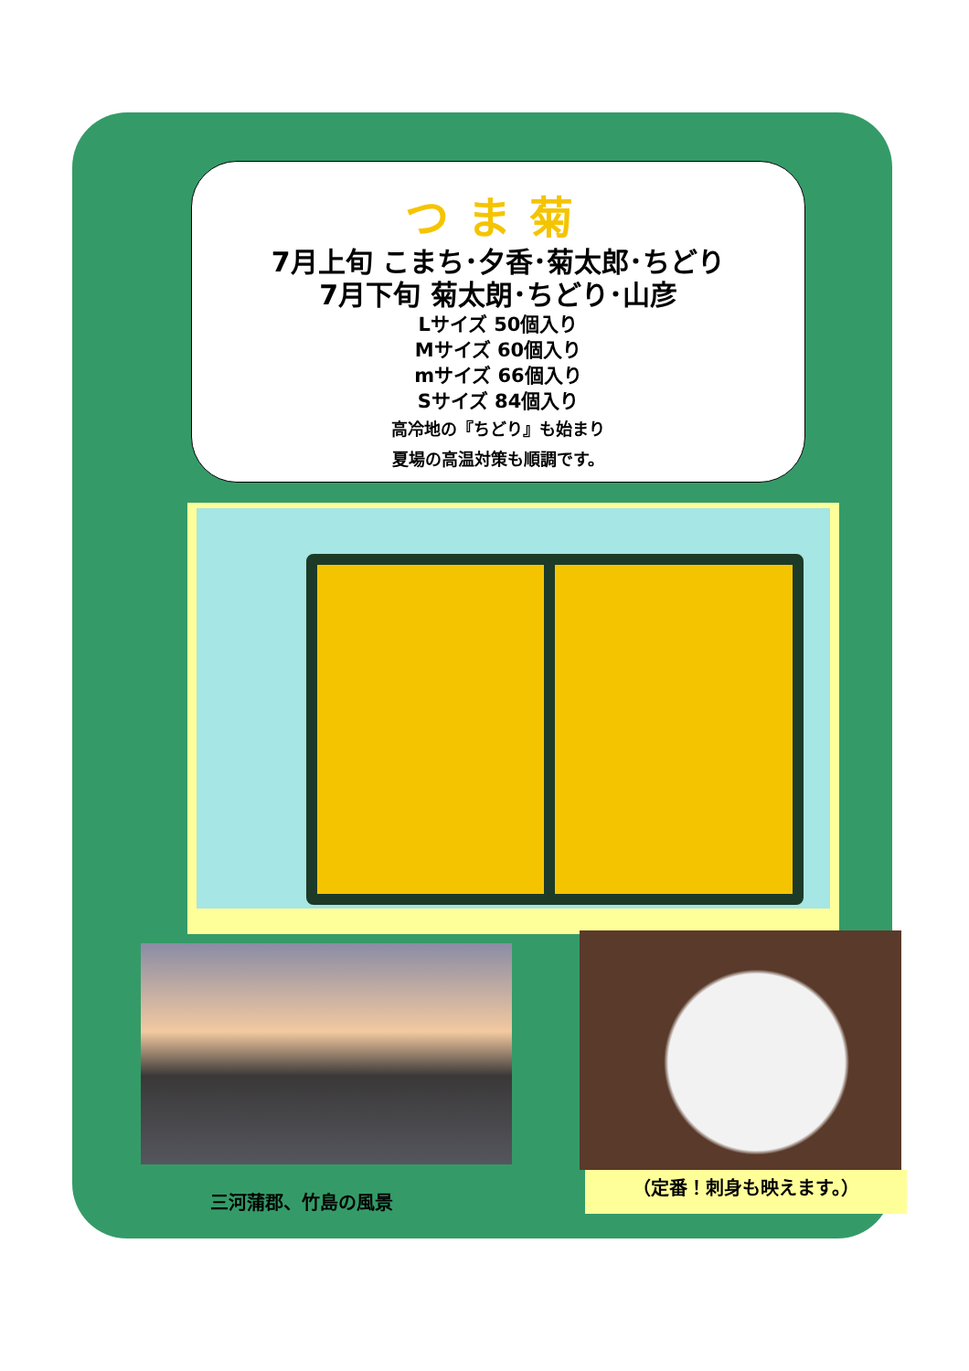つま菊
7月上旬 こまち･夕香･菊太郎･ちどり
7月下旬 菊太朗･ちどり･山彦
Lサイズ 50個入り
Mサイズ 60個入り
mサイズ 66個入り
Sサイズ 84個入り
高冷地の『ちどり』も始まり
夏場の高温対策も順調です。
三河蒲郡、竹島の風景
（定番！刺身も映えます。）